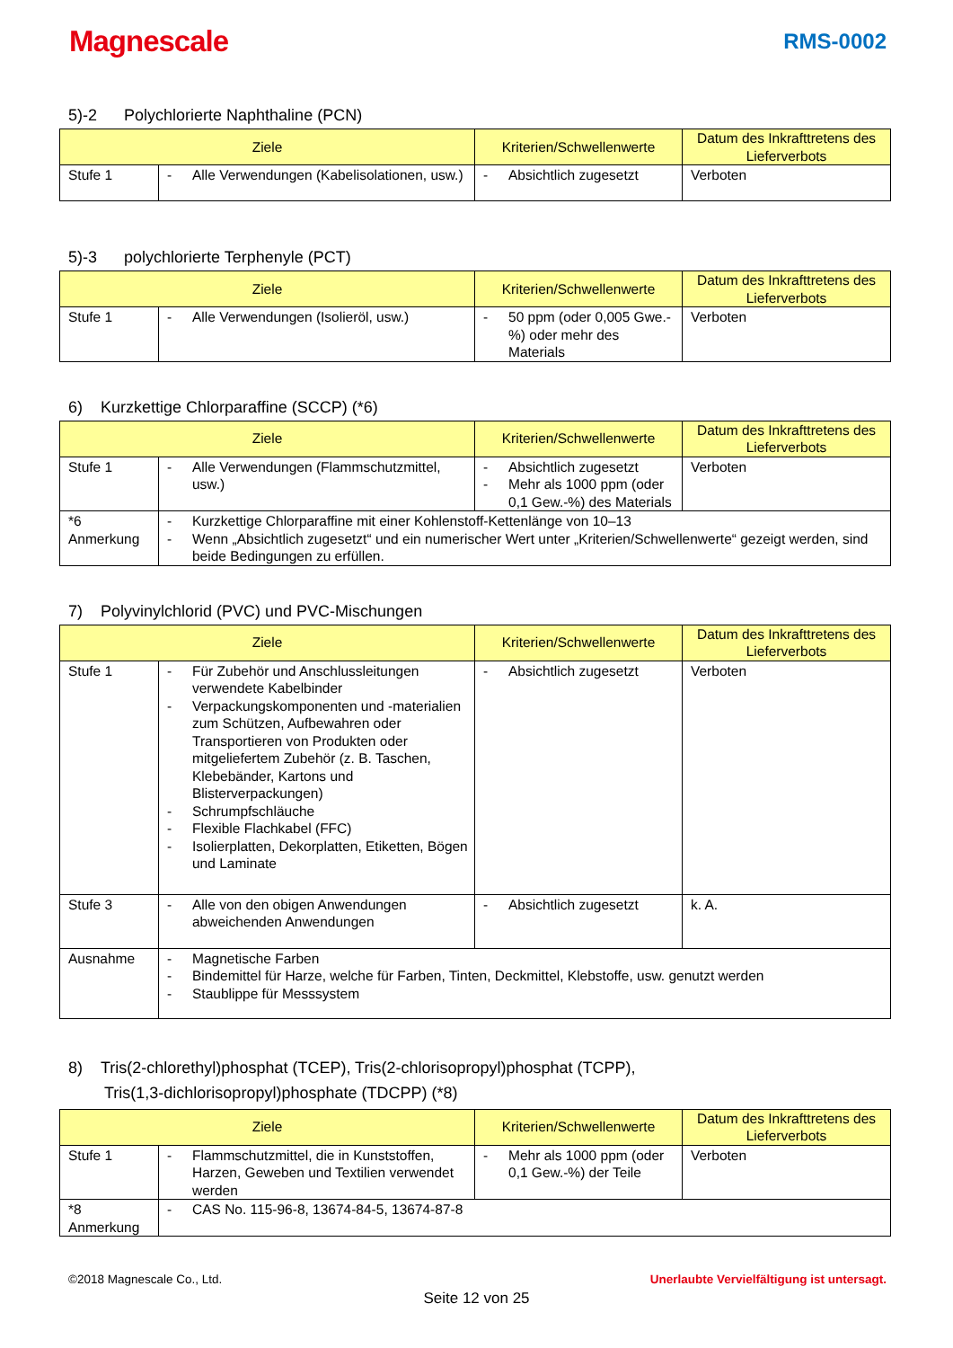Magnescale
RMS-0002
5)-2 Polychlorierte Naphthaline (PCN)
| Ziele | | Kriterien/Schwellenwerte | Datum des Inkrafttretens des Lieferverbots |
| --- | --- | --- | --- |
| Stufe 1 | - Alle Verwendungen (Kabelisolationen, usw.) | - Absichtlich zugesetzt | Verboten |
5)-3 polychlorierte Terphenyle (PCT)
| Ziele | | Kriterien/Schwellenwerte | Datum des Inkrafttretens des Lieferverbots |
| --- | --- | --- | --- |
| Stufe 1 | - Alle Verwendungen (Isolieröl, usw.) | - 50 ppm (oder 0,005 Gwe.-%) oder mehr des Materials | Verboten |
6) Kurzkettige Chlorparaffine (SCCP) (*6)
| Ziele | | Kriterien/Schwellenwerte | Datum des Inkrafttretens des Lieferverbots |
| --- | --- | --- | --- |
| Stufe 1 | - Alle Verwendungen (Flammschutzmittel, usw.) | - Absichtlich zugesetzt - Mehr als 1000 ppm (oder 0,1 Gew.-%) des Materials | Verboten |
| *6 Anmerkung | - Kurzkettige Chlorparaffine mit einer Kohlenstoff-Kettenlänge von 10–13 - Wenn „Absichtlich zugesetzt“ und ein numerischer Wert unter „Kriterien/Schwellenwerte“ gezeigt werden, sind beide Bedingungen zu erfüllen. | | |
7) Polyvinylchlorid (PVC) und PVC-Mischungen
| Ziele | | Kriterien/Schwellenwerte | Datum des Inkrafttretens des Lieferverbots |
| --- | --- | --- | --- |
| Stufe 1 | - Für Zubehör und Anschlussleitungen verwendete Kabelbinder - Verpackungskomponenten und -materialien zum Schützen, Aufbewahren oder Transportieren von Produkten oder mitgeliefertem Zubehör (z. B. Taschen, Klebebänder, Kartons und Blisterverpackungen) - Schrumpfschläuche - Flexible Flachkabel (FFC) - Isolierplatten, Dekorplatten, Etiketten, Bögen und Laminate | - Absichtlich zugesetzt | Verboten |
| Stufe 3 | - Alle von den obigen Anwendungen abweichenden Anwendungen | - Absichtlich zugesetzt | k. A. |
| Ausnahme | - Magnetische Farben - Bindemittel für Harze, welche für Farben, Tinten, Deckmittel, Klebstoffe, usw. genutzt werden - Staublippe für Messsystem | | |
8) Tris(2-chlorethyl)phosphat (TCEP), Tris(2-chlorisopropyl)phosphat (TCPP),
Tris(1,3-dichlorisopropyl)phosphate (TDCPP) (*8)
| Ziele | | Kriterien/Schwellenwerte | Datum des Inkrafttretens des Lieferverbots |
| --- | --- | --- | --- |
| Stufe 1 | - Flammschutzmittel, die in Kunststoffen, Harzen, Geweben und Textilien verwendet werden | - Mehr als 1000 ppm (oder 0,1 Gew.-%) der Teile | Verboten |
| *8 Anmerkung | - CAS No. 115-96-8, 13674-84-5, 13674-87-8 | | |
©2018 Magnescale Co., Ltd. Unerlaubte Vervielfältigung ist untersagt.
Seite 12 von 25